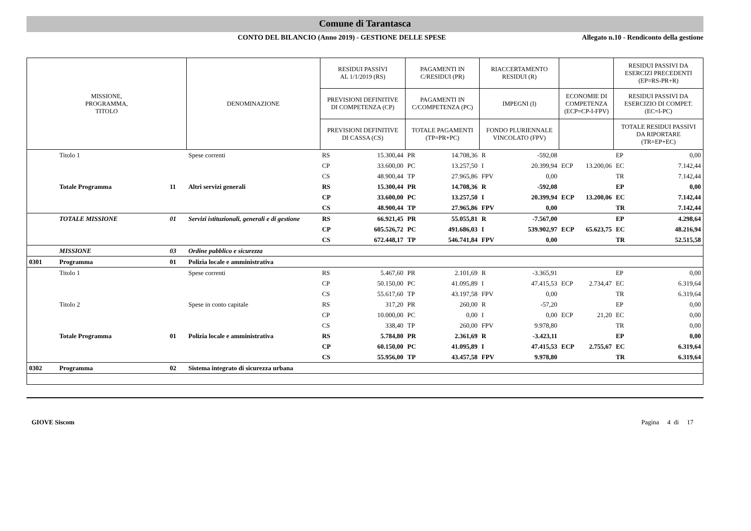Comune di Tarantasca
CONTO DEL BILANCIO (Anno 2019) - GESTIONE DELLE SPESE
Allegato n.10 - Rendiconto della gestione
| MISSIONE, PROGRAMMA, TITOLO | | | DENOMINAZIONE | RESIDUI PASSIVI AL 1/1/2019 (RS) | | PAGAMENTI IN C/RESIDUI (PR) | | RIACCERTAMENTO RESIDUI (R) | | | | RESIDUI PASSIVI DA ESERCIZI PRECEDENTI (EP=RS-PR+R) | |
| --- | --- | --- | --- | --- | --- | --- | --- | --- | --- | --- | --- | --- | --- |
| | | | | PREVISIONI DEFINITIVE DI COMPETENZA (CP) | | PAGAMENTI IN C/COMPETENZA (PC) | | IMPEGNI (I) | | ECONOMIE DI COMPETENZA (ECP=CP-I-FPV) | | RESIDUI PASSIVI DA ESERCIZIO DI COMPET. (EC=I-PC) | |
| | | | | PREVISIONI DEFINITIVE DI CASSA (CS) | | TOTALE PAGAMENTI (TP=PR+PC) | | FONDO PLURIENNALE VINCOLATO (FPV) | | | | TOTALE RESIDUI PASSIVI DA RIPORTARE (TR=EP+EC) | |
| | Titolo 1 | | Spese correnti | RS | 15.300,44 | PR | 14.708,36 | R | -592,08 | | | EP | 0,00 |
| | | | | CP | 33.600,00 | PC | 13.257,50 | I | 20.399,94 | ECP | 13.200,06 | EC | 7.142,44 |
| | | | | CS | 48.900,44 | TP | 27.965,86 | FPV | 0,00 | | | TR | 7.142,44 |
| | Totale Programma | 11 | Altri servizi generali | RS | 15.300,44 | PR | 14.708,36 | R | -592,08 | | | EP | 0,00 |
| | | | | CP | 33.600,00 | PC | 13.257,50 | I | 20.399,94 | ECP | 13.200,06 | EC | 7.142,44 |
| | | | | CS | 48.900,44 | TP | 27.965,86 | FPV | 0,00 | | | TR | 7.142,44 |
| | TOTALE MISSIONE | 01 | Servizi istituzionali, generali e di gestione | RS | 66.921,45 | PR | 55.055,81 | R | -7.567,00 | | | EP | 4.298,64 |
| | | | | CP | 605.526,72 | PC | 491.686,03 | I | 539.902,97 | ECP | 65.623,75 | EC | 48.216,94 |
| | | | | CS | 672.448,17 | TP | 546.741,84 | FPV | 0,00 | | | TR | 52.515,58 |
| | MISSIONE | 03 | Ordine pubblico e sicurezza | | | | | | | | | | |
| 0301 | Programma | 01 | Polizia locale e amministrativa | | | | | | | | | | |
| | Titolo 1 | | Spese correnti | RS | 5.467,60 | PR | 2.101,69 | R | -3.365,91 | | | EP | 0,00 |
| | | | | CP | 50.150,00 | PC | 41.095,89 | I | 47.415,53 | ECP | 2.734,47 | EC | 6.319,64 |
| | | | | CS | 55.617,60 | TP | 43.197,58 | FPV | 0,00 | | | TR | 6.319,64 |
| | Titolo 2 | | Spese in conto capitale | RS | 317,20 | PR | 260,00 | R | -57,20 | | | EP | 0,00 |
| | | | | CP | 10.000,00 | PC | 0,00 | I | 0,00 | ECP | 21,20 | EC | 0,00 |
| | | | | CS | 338,40 | TP | 260,00 | FPV | 9.978,80 | | | TR | 0,00 |
| | Totale Programma | 01 | Polizia locale e amministrativa | RS | 5.784,80 | PR | 2.361,69 | R | -3.423,11 | | | EP | 0,00 |
| | | | | CP | 60.150,00 | PC | 41.095,89 | I | 47.415,53 | ECP | 2.755,67 | EC | 6.319,64 |
| | | | | CS | 55.956,00 | TP | 43.457,58 | FPV | 9.978,80 | | | TR | 6.319,64 |
| 0302 | Programma | 02 | Sistema integrato di sicurezza urbana | | | | | | | | | | |
GIOVE Siscom Pagina 4 di 17